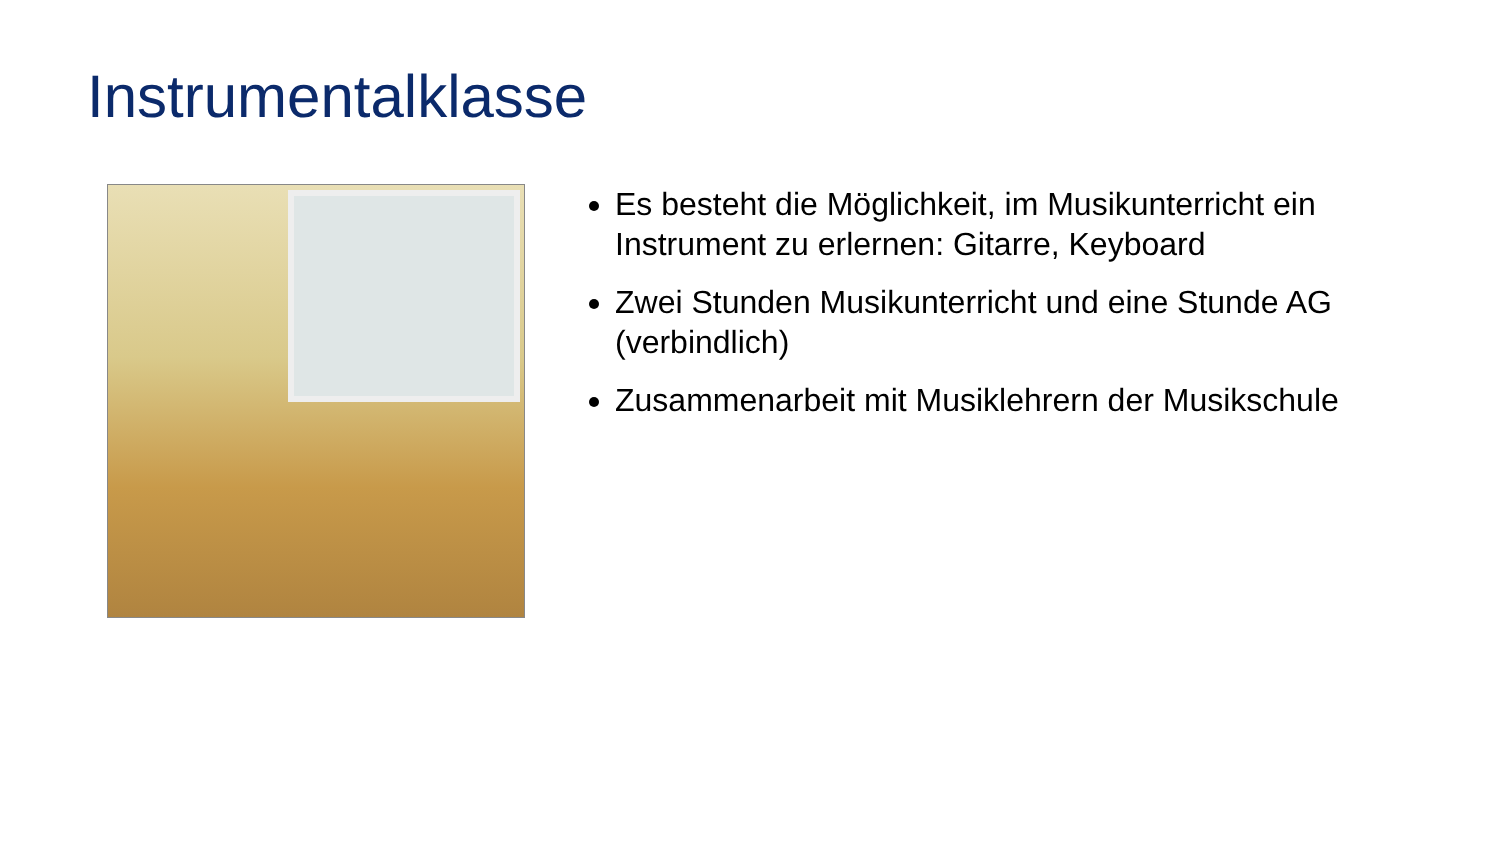Instrumentalklasse
Es besteht die Möglichkeit, im Musikunterricht ein Instrument zu erlernen: Gitarre, Keyboard
Zwei Stunden Musikunterricht und eine Stunde AG (verbindlich)
Zusammenarbeit mit Musiklehrern der Musikschule